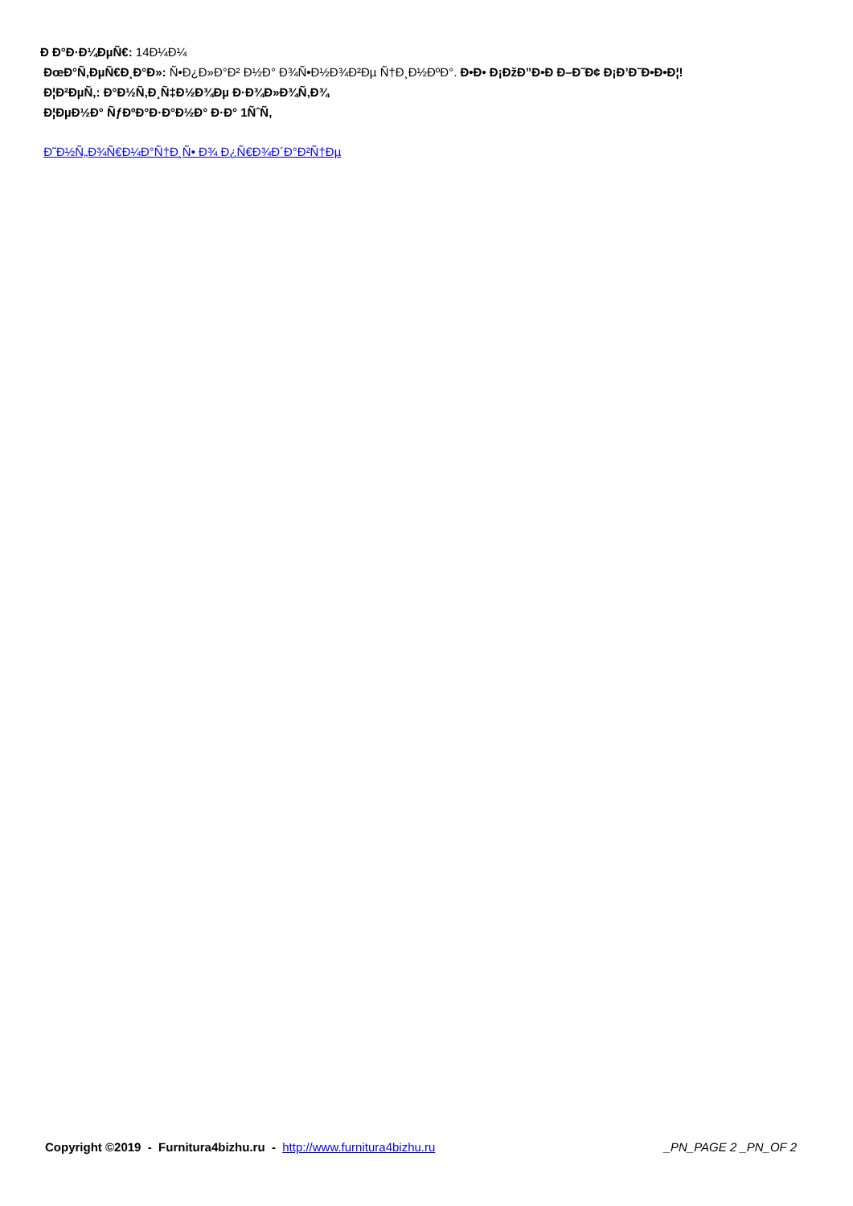Ð Ð°Ð·Ð¼ÐµÑ€: 14Ð¼Ð¼
ÐœÐ°Ñ‚ÐµÑ€Ð¸Ð°Ð»: Ñ•Ð¿Ð»Ð°Ð² Ð½Ð° Ð¾Ñ•Ð½Ð¾Ð²Ðµ Ñ†Ð¸Ð½ÐºÐ°. Ð•Ð• Ð¡ÐžÐ”Ð•Ð Ð–Ð˜Ð¢ Ð¡Ð’Ð˜Ð•Ð•Ð¦!
Ð¦Ð²ÐµÑ‚: Ð°Ð½Ñ‚Ð¸Ñ‡Ð½Ð¾Ðµ Ð·Ð¾Ð»Ð¾Ñ‚Ð¾
Ð¦ÐµÐ½Ð° ÑƒÐºÐ°Ð·Ð°Ð½Ð° Ð·Ð° 1ÑˆÑ‚
Ð˜Ð½Ñ„Ð¾Ñ€Ð¼Ð°Ñ†Ð¸Ñ• Ð¾ Ð¿Ñ€Ð¾Ð´Ð°Ð²Ñ†Ðµ
Copyright ©2019 - Furnitura4bizhu.ru - http://www.furnitura4bizhu.ru _PN_PAGE 2 _PN_OF 2